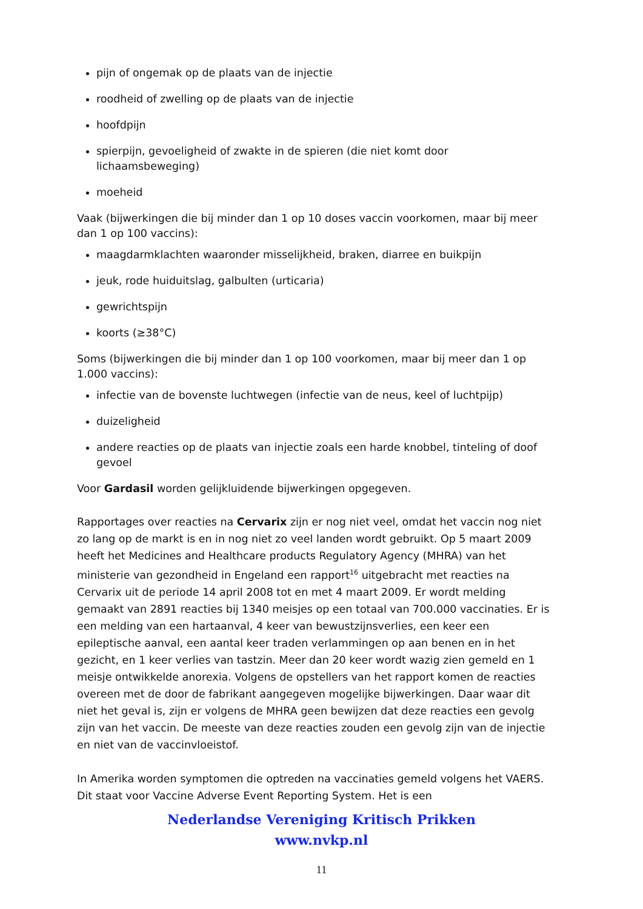pijn of ongemak op de plaats van de injectie
roodheid of zwelling op de plaats van de injectie
hoofdpijn
spierpijn, gevoeligheid of zwakte in de spieren (die niet komt door lichaamsbeweging)
moeheid
Vaak (bijwerkingen die bij minder dan 1 op 10 doses vaccin voorkomen, maar bij meer dan 1 op 100 vaccins):
maagdarmklachten waaronder misselijkheid, braken, diarree en buikpijn
jeuk, rode huiduitslag, galbulten (urticaria)
gewrichtspijn
koorts (≥38°C)
Soms (bijwerkingen die bij minder dan 1 op 100 voorkomen, maar bij meer dan 1 op 1.000 vaccins):
infectie van de bovenste luchtwegen (infectie van de neus, keel of luchtpijp)
duizeligheid
andere reacties op de plaats van injectie zoals een harde knobbel, tinteling of doof gevoel
Voor Gardasil worden gelijkluidende bijwerkingen opgegeven.
Rapportages over reacties na Cervarix zijn er nog niet veel, omdat het vaccin nog niet zo lang op de markt is en in nog niet zo veel landen wordt gebruikt. Op 5 maart 2009 heeft het Medicines and Healthcare products Regulatory Agency (MHRA) van het ministerie van gezondheid in Engeland een rapport<sup>16</sup> uitgebracht met reacties na Cervarix uit de periode 14 april 2008 tot en met 4 maart 2009. Er wordt melding gemaakt van 2891 reacties bij 1340 meisjes op een totaal van 700.000 vaccinaties. Er is een melding van een hartaanval, 4 keer van bewustzijnsverlies, een keer een epileptische aanval, een aantal keer traden verlammingen op aan benen en in het gezicht, en 1 keer verlies van tastzin. Meer dan 20 keer wordt wazig zien gemeld en 1 meisje ontwikkelde anorexia. Volgens de opstellers van het rapport komen de reacties overeen met de door de fabrikant aangegeven mogelijke bijwerkingen. Daar waar dit niet het geval is, zijn er volgens de MHRA geen bewijzen dat deze reacties een gevolg zijn van het vaccin. De meeste van deze reacties zouden een gevolg zijn van de injectie en niet van de vaccinvloeistof.
In Amerika worden symptomen die optreden na vaccinaties gemeld volgens het VAERS. Dit staat voor Vaccine Adverse Event Reporting System. Het is een
Nederlandse Vereniging Kritisch Prikken
www.nvkp.nl
11